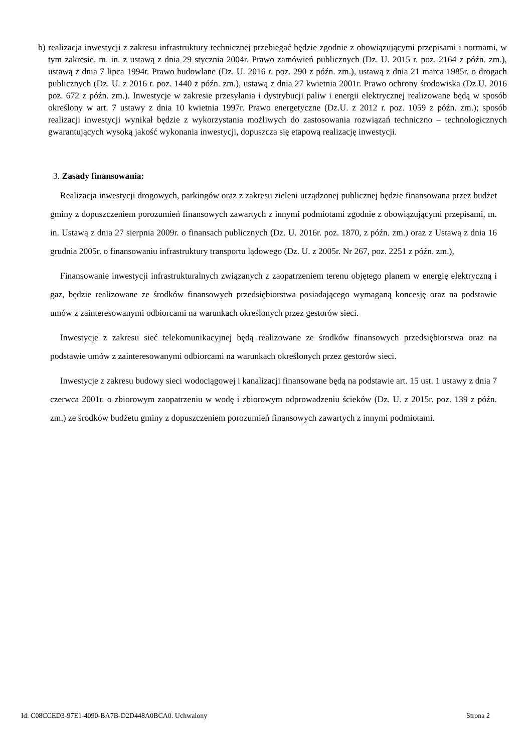b) realizacja inwestycji z zakresu infrastruktury technicznej przebiegać będzie zgodnie z obowiązującymi przepisami i normami, w tym zakresie, m. in. z ustawą z dnia 29 stycznia 2004r. Prawo zamówień publicznych (Dz. U. 2015 r. poz. 2164 z późn. zm.), ustawą z dnia 7 lipca 1994r. Prawo budowlane (Dz. U. 2016 r. poz. 290 z późn. zm.), ustawą z dnia 21 marca 1985r. o drogach publicznych (Dz. U. z 2016 r. poz. 1440 z późn. zm.), ustawą z dnia 27 kwietnia 2001r. Prawo ochrony środowiska (Dz.U. 2016 poz. 672 z późn. zm.). Inwestycje w zakresie przesyłania i dystrybucji paliw i energii elektrycznej realizowane będą w sposób określony w art. 7 ustawy z dnia 10 kwietnia 1997r. Prawo energetyczne (Dz.U. z 2012 r. poz. 1059 z późn. zm.); sposób realizacji inwestycji wynikał będzie z wykorzystania możliwych do zastosowania rozwiązań techniczno – technologicznych gwarantujących wysoką jakość wykonania inwestycji, dopuszcza się etapową realizację inwestycji.
3. Zasady finansowania:
Realizacja inwestycji drogowych, parkingów oraz z zakresu zieleni urządzonej publicznej będzie finansowana przez budżet gminy z dopuszczeniem porozumień finansowych zawartych z innymi podmiotami zgodnie z obowiązującymi przepisami, m. in. Ustawą z dnia 27 sierpnia 2009r. o finansach publicznych (Dz. U. 2016r. poz. 1870, z późn. zm.) oraz z Ustawą z dnia 16 grudnia 2005r. o finansowaniu infrastruktury transportu lądowego (Dz. U. z 2005r. Nr 267, poz. 2251 z późn. zm.),
Finansowanie inwestycji infrastrukturalnych związanych z zaopatrzeniem terenu objętego planem w energię elektryczną i gaz, będzie realizowane ze środków finansowych przedsiębiorstwa posiadającego wymaganą koncesję oraz na podstawie umów z zainteresowanymi odbiorcami na warunkach określonych przez gestorów sieci.
Inwestycje z zakresu sieć telekomunikacyjnej będą realizowane ze środków finansowych przedsiębiorstwa oraz na podstawie umów z zainteresowanymi odbiorcami na warunkach określonych przez gestorów sieci.
Inwestycje z zakresu budowy sieci wodociągowej i kanalizacji finansowane będą na podstawie art. 15 ust. 1 ustawy z dnia 7 czerwca 2001r. o zbiorowym zaopatrzeniu w wodę i zbiorowym odprowadzeniu ścieków (Dz. U. z 2015r. poz. 139 z późn. zm.) ze środków budżetu gminy z dopuszczeniem porozumień finansowych zawartych z innymi podmiotami.
Id: C08CCED3-97E1-4090-BA7B-D2D448A0BCA0. Uchwalony Strona 2